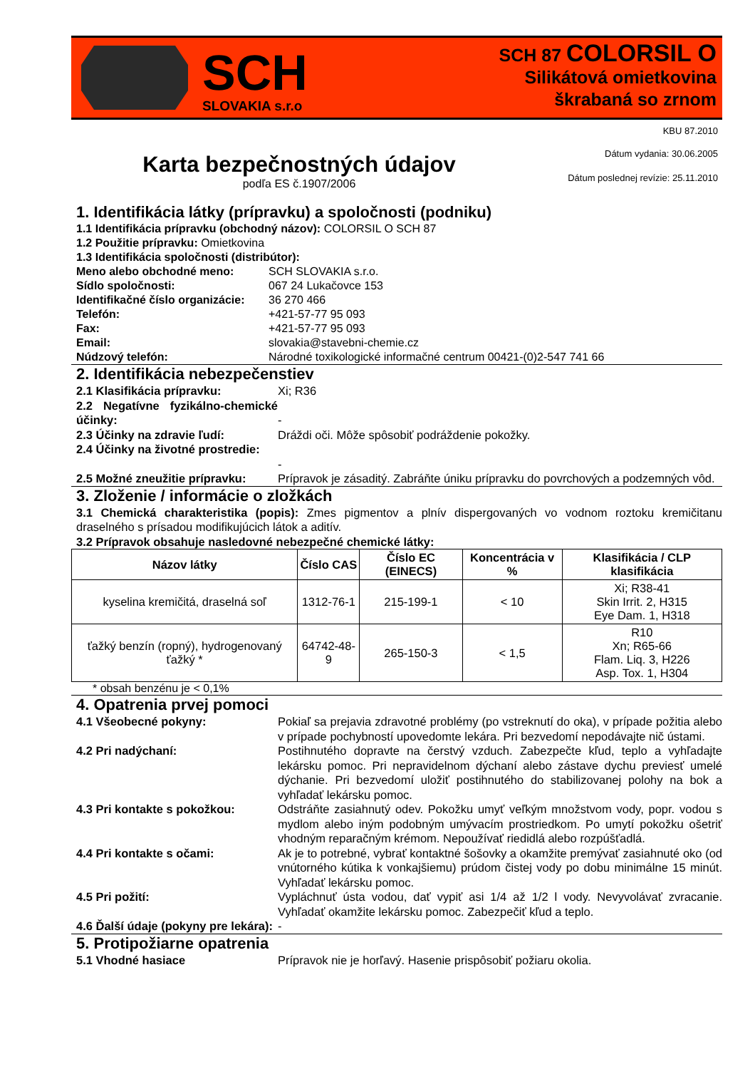SCH
SLOVAKIA s.r.o
SCH 87 COLORSIL O
Silikátová omietkovina
škrabaná so zrnom
KBU 87.2010
Karta bezpečnostných údajov
podľa ES č.1907/2006
Dátum vydania: 30.06.2005
Dátum poslednej revízie: 25.11.2010
1. Identifikácia látky (prípravku) a spoločnosti (podniku)
1.1 Identifikácia prípravku (obchodný názov): COLORSIL O SCH 87
1.2 Použitie prípravku: Omietkovina
1.3 Identifikácia spoločnosti (distribútor):
Meno alebo obchodné meno: SCH SLOVAKIA s.r.o.
Sídlo spoločnosti: 067 24 Lukačovce 153
Identifikačné číslo organizácie: 36 270 466
Telefón: +421-57-77 95 093
Fax: +421-57-77 95 093
Email: slovakia@stavebni-chemie.cz
Núdzový telefón: Národné toxikologické informačné centrum 00421-(0)2-547 741 66
2. Identifikácia nebezpečenstiev
2.1 Klasifikácia prípravku: Xi; R36
2.2 Negatívne fyzikálno-chemické účinky:
-
2.3 Účinky na zdravie ľudí: Dráždi oči. Môže spôsobiť podráždenie pokožky.
2.4 Účinky na životné prostredie:
-
2.5 Možné zneužitie prípravku: Prípravok je zásaditý. Zabráňte úniku prípravku do povrchových a podzemných vôd.
3. Zloženie / informácie o zložkách
3.1 Chemická charakteristika (popis): Zmes pigmentov a plnív dispergovaných vo vodnom roztoku kremičitanu draselného s prísadou modifikujúcich látok a aditív.
3.2 Prípravok obsahuje nasledovné nebezpečné chemické látky:
| Názov látky | Číslo CAS | Číslo EC (EINECS) | Koncentrácia v % | Klasifikácia / CLP klasifikácia |
| --- | --- | --- | --- | --- |
| kyselina kremičitá, draselná soľ | 1312-76-1 | 215-199-1 | < 10 | Xi; R38-41 Skin Irrit. 2, H315 Eye Dam. 1, H318 |
| ťažký benzín (ropný), hydrogenovaný ťažký * | 64742-48-9 | 265-150-3 | < 1,5 | R10 Xn; R65-66 Flam. Liq. 3, H226 Asp. Tox. 1, H304 |
* obsah benzénu je < 0,1%
4. Opatrenia prvej pomoci
4.1 Všeobecné pokyny: Pokiaľ sa prejavia zdravotné problémy (po vstreknutí do oka), v prípade požitia alebo v prípade pochybností upovedomte lekára. Pri bezvedomí nepodávajte nič ústami.
4.2 Pri nadýchaní: Postihnutého dopravte na čerstvý vzduch. Zabezpečte kľud, teplo a vyhľadajte lekársku pomoc. Pri nepravidelnom dýchaní alebo zástave dychu previesť umelé dýchanie. Pri bezvedomí uložiť postihnutého do stabilizovanej polohy na bok a vyhľadať lekársku pomoc.
4.3 Pri kontakte s pokožkou: Odstráňte zasiahnutý odev. Pokožku umyť veľkým množstvom vody, popr. vodou s mydlom alebo iným podobným umývacím prostriedkom. Po umytí pokožku ošetriť vhodným reparačným krémom. Nepoužívať riedidlá alebo rozpúšťadlá.
4.4 Pri kontakte s očami: Ak je to potrebné, vybrať kontaktné šošovky a okamžite premývať zasiahnuté oko (od vnútorného kútika k vonkajšiemu) prúdom čistej vody po dobu minimálne 15 minút. Vyhľadať lekársku pomoc.
4.5 Pri požití: Vypláchnuť ústa vodou, dať vypiť asi 1/4 až 1/2 l vody. Nevyvolávať zvracanie. Vyhľadať okamžite lekársku pomoc. Zabezpečiť kľud a teplo.
4.6 Ďalší údaje (pokyny pre lekára): -
5. Protipožiarne opatrenia
5.1 Vhodné hasiace Prípravok nie je horľavý. Hasenie prispôsobiť požiaru okolia.